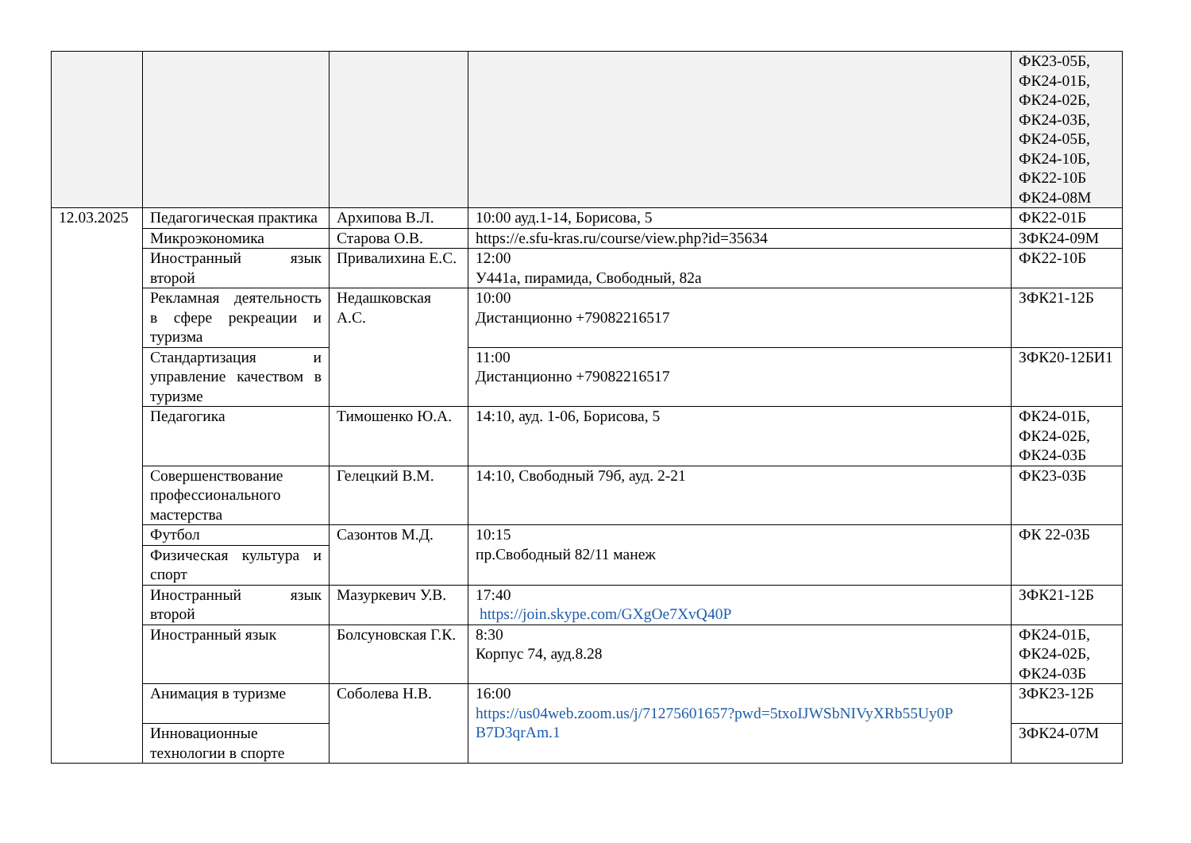| | | | | ФК23-05Б, ФК24-01Б, ФК24-02Б, ФК24-03Б, ФК24-05Б, ФК24-10Б, ФК22-10Б ФК24-08М |
| 12.03.2025 | Педагогическая практика | Архипова В.Л. | 10:00 ауд.1-14, Борисова, 5 | ФК22-01Б |
| | Микроэкономика | Старова О.В. | https://e.sfu-kras.ru/course/view.php?id=35634 | ЗФК24-09М |
| | Иностранный язык второй | Привалихина Е.С. | 12:00 У441а, пирамида, Свободный, 82а | ФК22-10Б |
| | Рекламная деятельность в сфере рекреации и туризма | Недашковская А.С. | 10:00 Дистанционно +79082216517 | ЗФК21-12Б |
| | Стандартизация и управление качеством в туризме | | 11:00 Дистанционно +79082216517 | ЗФК20-12БИ1 |
| | Педагогика | Тимошенко Ю.А. | 14:10, ауд. 1-06, Борисова, 5 | ФК24-01Б, ФК24-02Б, ФК24-03Б |
| | Совершенствование профессионального мастерства | Гелецкий В.М. | 14:10, Свободный 79б, ауд. 2-21 | ФК23-03Б |
| | Футбол | Сазонтов М.Д. | 10:15 пр.Свободный 82/11 манеж | ФК 22-03Б |
| | Физическая культура и спорт | | | |
| | Иностранный язык второй | Мазуркевич У.В. | 17:40 https://join.skype.com/GXgOe7XvQ40P | ЗФК21-12Б |
| | Иностранный язык | Болсуновская Г.К. | 8:30 Корпус 74, ауд.8.28 | ФК24-01Б, ФК24-02Б, ФК24-03Б |
| | Анимация в туризме | Соболева Н.В. | 16:00 https://us04web.zoom.us/j/71275601657?pwd=5txoIJWSbNIVyXRb55Uy0P B7D3qrAm.1 | ЗФК23-12Б |
| | Инновационные технологии в спорте | | | ЗФК24-07М |